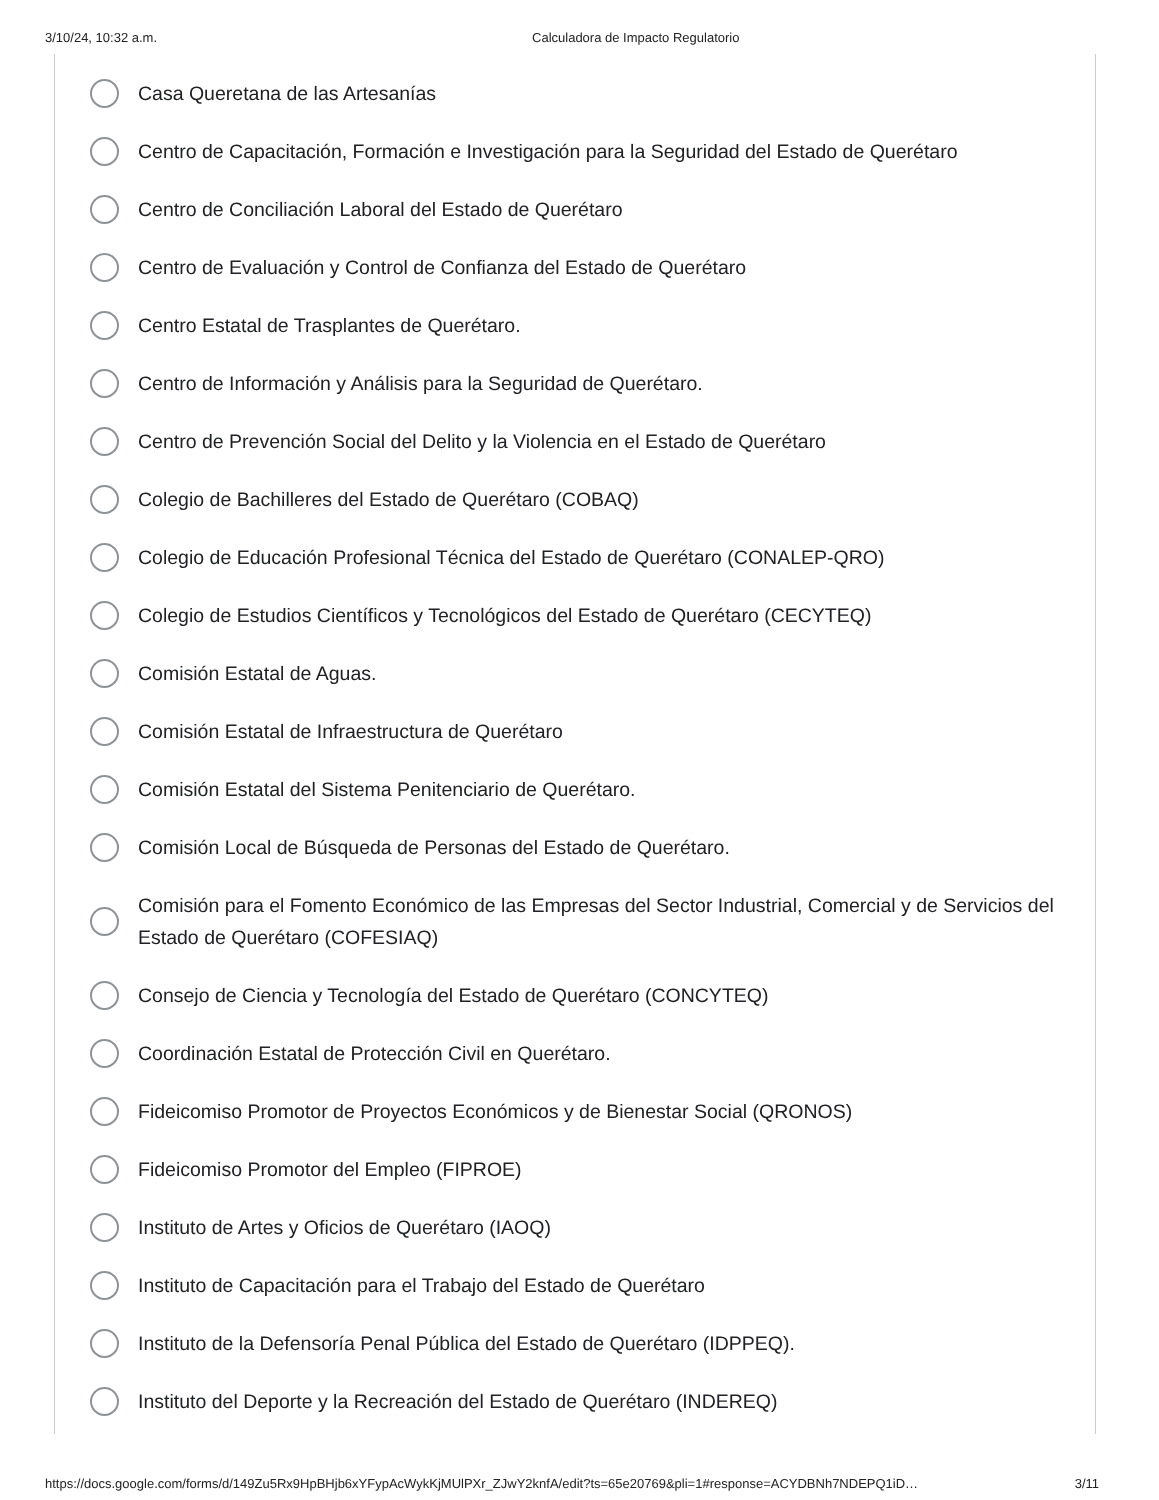3/10/24, 10:32 a.m. Calculadora de Impacto Regulatorio
Casa Queretana de las Artesanías
Centro de Capacitación, Formación e Investigación para la Seguridad del Estado de Querétaro
Centro de Conciliación Laboral del Estado de Querétaro
Centro de Evaluación y Control de Confianza del Estado de Querétaro
Centro Estatal de Trasplantes de Querétaro.
Centro de Información y Análisis para la Seguridad de Querétaro.
Centro de Prevención Social del Delito y la Violencia en el Estado de Querétaro
Colegio de Bachilleres del Estado de Querétaro (COBAQ)
Colegio de Educación Profesional Técnica del Estado de Querétaro (CONALEP-QRO)
Colegio de Estudios Científicos y Tecnológicos del Estado de Querétaro (CECYTEQ)
Comisión Estatal de Aguas.
Comisión Estatal de Infraestructura de Querétaro
Comisión Estatal del Sistema Penitenciario de Querétaro.
Comisión Local de Búsqueda de Personas del Estado de Querétaro.
Comisión para el Fomento Económico de las Empresas del Sector Industrial, Comercial y de Servicios del Estado de Querétaro (COFESIAQ)
Consejo de Ciencia y Tecnología del Estado de Querétaro (CONCYTEQ)
Coordinación Estatal de Protección Civil en Querétaro.
Fideicomiso Promotor de Proyectos Económicos y de Bienestar Social (QRONOS)
Fideicomiso Promotor del Empleo (FIPROE)
Instituto de Artes y Oficios de Querétaro (IAOQ)
Instituto de Capacitación para el Trabajo del Estado de Querétaro
Instituto de la Defensoría Penal Pública del Estado de Querétaro (IDPPEQ).
Instituto del Deporte y la Recreación del Estado de Querétaro (INDEREQ)
https://docs.google.com/forms/d/149Zu5Rx9HpBHjb6xYFypAcWykKjMUlPXr_ZJwY2knfA/edit?ts=65e20769&pli=1#response=ACYDBNh7NDEPQ1iD… 3/11